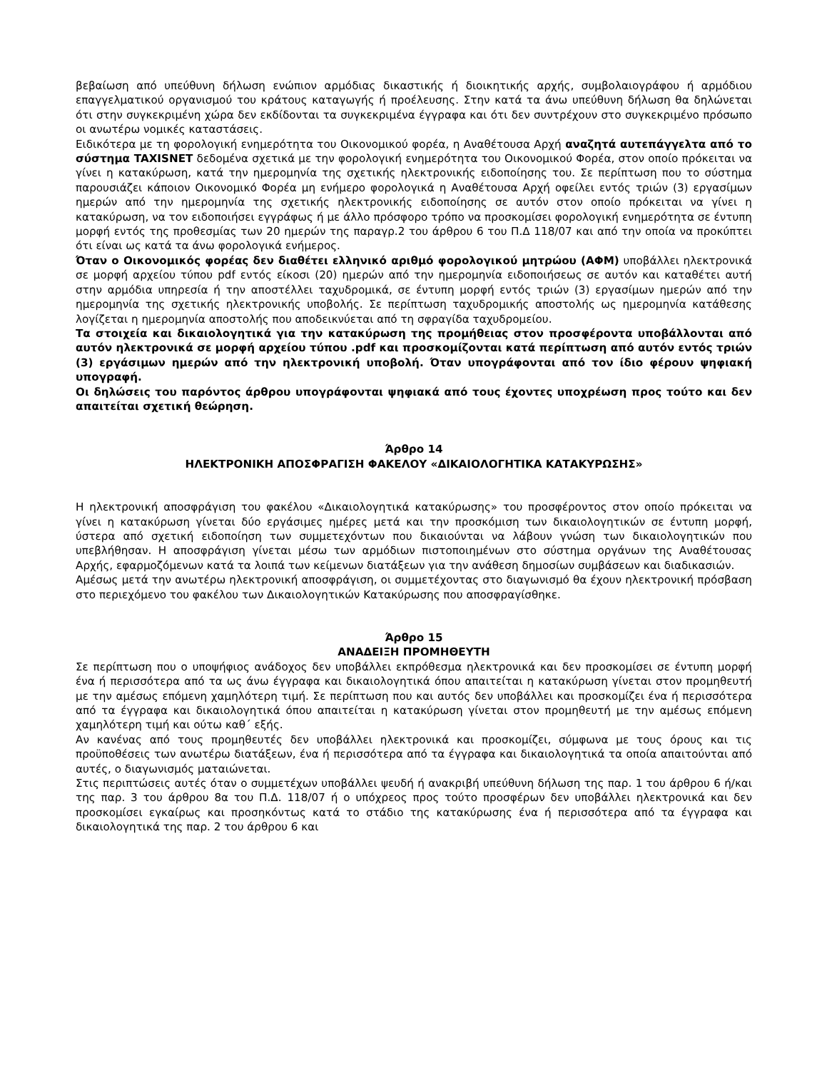βεβαίωση από υπεύθυνη δήλωση ενώπιον αρμόδιας δικαστικής ή διοικητικής αρχής, συμβολαιογράφου ή αρμόδιου επαγγελματικού οργανισμού του κράτους καταγωγής ή προέλευσης. Στην κατά τα άνω υπεύθυνη δήλωση θα δηλώνεται ότι στην συγκεκριμένη χώρα δεν εκδίδονται τα συγκεκριμένα έγγραφα και ότι δεν συντρέχουν στο συγκεκριμένο πρόσωπο οι ανωτέρω νομικές καταστάσεις.
Ειδικότερα με τη φορολογική ενημερότητα του Οικονομικού φορέα, η Αναθέτουσα Αρχή αναζητά αυτεπάγγελτα από το σύστημα TAXISNET δεδομένα σχετικά με την φορολογική ενημερότητα του Οικονομικού Φορέα, στον οποίο πρόκειται να γίνει η κατακύρωση, κατά την ημερομηνία της σχετικής ηλεκτρονικής ειδοποίησης του. Σε περίπτωση που το σύστημα παρουσιάζει κάποιον Οικονομικό Φορέα μη ενήμερο φορολογικά η Αναθέτουσα Αρχή οφείλει εντός τριών (3) εργασίμων ημερών από την ημερομηνία της σχετικής ηλεκτρονικής ειδοποίησης σε αυτόν στον οποίο πρόκειται να γίνει η κατακύρωση, να τον ειδοποιήσει εγγράφως ή με άλλο πρόσφορο τρόπο να προσκομίσει φορολογική ενημερότητα σε έντυπη μορφή εντός της προθεσμίας των 20 ημερών της παραγρ.2 του άρθρου 6 του Π.Δ 118/07 και από την οποία να προκύπτει ότι είναι ως κατά τα άνω φορολογικά ενήμερος.
Όταν ο Οικονομικός φορέας δεν διαθέτει ελληνικό αριθμό φορολογικού μητρώου (ΑΦΜ) υποβάλλει ηλεκτρονικά σε μορφή αρχείου τύπου pdf εντός είκοσι (20) ημερών από την ημερομηνία ειδοποιήσεως σε αυτόν και καταθέτει αυτή στην αρμόδια υπηρεσία ή την αποστέλλει ταχυδρομικά, σε έντυπη μορφή εντός τριών (3) εργασίμων ημερών από την ημερομηνία της σχετικής ηλεκτρονικής υποβολής. Σε περίπτωση ταχυδρομικής αποστολής ως ημερομηνία κατάθεσης λογίζεται η ημερομηνία αποστολής που αποδεικνύεται από τη σφραγίδα ταχυδρομείου.
Τα στοιχεία και δικαιολογητικά για την κατακύρωση της προμήθειας στον προσφέροντα υποβάλλονται από αυτόν ηλεκτρονικά σε μορφή αρχείου τύπου .pdf και προσκομίζονται κατά περίπτωση από αυτόν εντός τριών (3) εργάσιμων ημερών από την ηλεκτρονική υποβολή. Όταν υπογράφονται από τον ίδιο φέρουν ψηφιακή υπογραφή.
Οι δηλώσεις του παρόντος άρθρου υπογράφονται ψηφιακά από τους έχοντες υποχρέωση προς τούτο και δεν απαιτείται σχετική θεώρηση.
Άρθρο 14
ΗΛΕΚΤΡΟΝΙΚΗ ΑΠΟΣΦΡΑΓΙΣΗ ΦΑΚΕΛΟΥ «ΔΙΚΑΙΟΛΟΓΗΤΙΚΑ ΚΑΤΑΚΥΡΩΣΗΣ»
Η ηλεκτρονική αποσφράγιση του φακέλου «Δικαιολογητικά κατακύρωσης» του προσφέροντος στον οποίο πρόκειται να γίνει η κατακύρωση γίνεται δύο εργάσιμες ημέρες μετά και την προσκόμιση των δικαιολογητικών σε έντυπη μορφή, ύστερα από σχετική ειδοποίηση των συμμετεχόντων που δικαιούνται να λάβουν γνώση των δικαιολογητικών που υπεβλήθησαν. Η αποσφράγιση γίνεται μέσω των αρμόδιων πιστοποιημένων στο σύστημα οργάνων της Αναθέτουσας Αρχής, εφαρμοζόμενων κατά τα λοιπά των κείμενων διατάξεων για την ανάθεση δημοσίων συμβάσεων και διαδικασιών.
Αμέσως μετά την ανωτέρω ηλεκτρονική αποσφράγιση, οι συμμετέχοντας στο διαγωνισμό θα έχουν ηλεκτρονική πρόσβαση στο περιεχόμενο του φακέλου των Δικαιολογητικών Κατακύρωσης που αποσφραγίσθηκε.
Άρθρο 15
ΑΝΑΔΕΙΞΗ ΠΡΟΜΗΘΕΥΤΗ
Σε περίπτωση που ο υποψήφιος ανάδοχος δεν υποβάλλει εκπρόθεσμα ηλεκτρονικά και δεν προσκομίσει σε έντυπη μορφή ένα ή περισσότερα από τα ως άνω έγγραφα και δικαιολογητικά όπου απαιτείται η κατακύρωση γίνεται στον προμηθευτή με την αμέσως επόμενη χαμηλότερη τιμή. Σε περίπτωση που και αυτός δεν υποβάλλει και προσκομίζει ένα ή περισσότερα από τα έγγραφα και δικαιολογητικά όπου απαιτείται η κατακύρωση γίνεται στον προμηθευτή με την αμέσως επόμενη χαμηλότερη τιμή και ούτω καθ΄ εξής.
Αν κανένας από τους προμηθευτές δεν υποβάλλει ηλεκτρονικά και προσκομίζει, σύμφωνα με τους όρους και τις προϋποθέσεις των ανωτέρω διατάξεων, ένα ή περισσότερα από τα έγγραφα και δικαιολογητικά τα οποία απαιτούνται από αυτές, ο διαγωνισμός ματαιώνεται.
Στις περιπτώσεις αυτές όταν ο συμμετέχων υποβάλλει ψευδή ή ανακριβή υπεύθυνη δήλωση της παρ. 1 του άρθρου 6 ή/και της παρ. 3 του άρθρου 8α του Π.Δ. 118/07 ή ο υπόχρεος προς τούτο προσφέρων δεν υποβάλλει ηλεκτρονικά και δεν προσκομίσει εγκαίρως και προσηκόντως κατά το στάδιο της κατακύρωσης ένα ή περισσότερα από τα έγγραφα και δικαιολογητικά της παρ. 2 του άρθρου 6 και